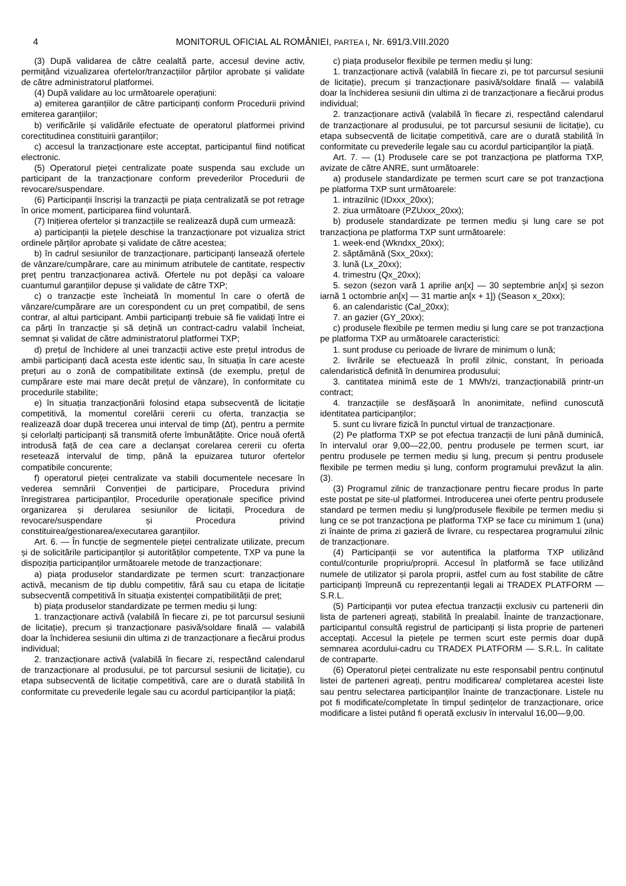4 MONITORUL OFICIAL AL ROMÂNIEI, PARTEA I, Nr. 691/3.VIII.2020
(3) După validarea de către cealaltă parte, accesul devine activ, permițând vizualizarea ofertelor/tranzacțiilor părților aprobate și validate de către administratorul platformei.
(4) După validare au loc următoarele operațiuni:
a) emiterea garanțiilor de către participanți conform Procedurii privind emiterea garanțiilor;
b) verificările și validările efectuate de operatorul platformei privind corectitudinea constituirii garanțiilor;
c) accesul la tranzacționare este acceptat, participantul fiind notificat electronic.
(5) Operatorul pieței centralizate poate suspenda sau exclude un participant de la tranzacționare conform prevederilor Procedurii de revocare/suspendare.
(6) Participanții înscriși la tranzacții pe piața centralizată se pot retrage în orice moment, participarea fiind voluntară.
(7) Inițierea ofertelor și tranzacțiile se realizează după cum urmează:
a) participanții la piețele deschise la tranzacționare pot vizualiza strict ordinele părților aprobate și validate de către acestea;
b) în cadrul sesiunilor de tranzacționare, participanți lansează ofertele de vânzare/cumpărare, care au minimum atributele de cantitate, respectiv preț pentru tranzacționarea activă. Ofertele nu pot depăși ca valoare cuantumul garanțiilor depuse și validate de către TXP;
c) o tranzacție este încheiată în momentul în care o ofertă de vânzare/cumpărare are un corespondent cu un preț compatibil, de sens contrar, al altui participant. Ambii participanți trebuie să fie validați între ei ca părți în tranzacție și să dețină un contract-cadru valabil încheiat, semnat și validat de către administratorul platformei TXP;
d) prețul de închidere al unei tranzacții active este prețul introdus de ambii participanți dacă acesta este identic sau, în situația în care aceste prețuri au o zonă de compatibilitate extinsă (de exemplu, prețul de cumpărare este mai mare decât prețul de vânzare), în conformitate cu procedurile stabilite;
e) în situația tranzacționării folosind etapa subsecventă de licitație competitivă, la momentul corelării cererii cu oferta, tranzacția se realizează doar după trecerea unui interval de timp (Δt), pentru a permite și celorlalți participanți să transmită oferte îmbunătățite. Orice nouă ofertă introdusă față de cea care a declanșat corelarea cererii cu oferta resetează intervalul de timp, până la epuizarea tuturor ofertelor compatibile concurente;
f) operatorul pieței centralizate va stabili documentele necesare în vederea semnării Convenției de participare, Procedura privind înregistrarea participanților, Procedurile operaționale specifice privind organizarea și derularea sesiunilor de licitații, Procedura de revocare/suspendare și Procedura privind constituirea/gestionarea/executarea garanțiilor.
Art. 6. — În funcție de segmentele pieței centralizate utilizate, precum și de solicitările participanților și autorităților competente, TXP va pune la dispoziția participanților următoarele metode de tranzacționare:
a) piața produselor standardizate pe termen scurt: tranzacționare activă, mecanism de tip dublu competitiv, fără sau cu etapa de licitație subsecventă competitivă în situația existenței compatibilității de preț;
b) piața produselor standardizate pe termen mediu și lung:
1. tranzacționare activă (valabilă în fiecare zi, pe tot parcursul sesiunii de licitație), precum și tranzacționare pasivă/soldare finală — valabilă doar la închiderea sesiunii din ultima zi de tranzacționare a fiecărui produs individual;
2. tranzacționare activă (valabilă în fiecare zi, respectând calendarul de tranzacționare al produsului, pe tot parcursul sesiunii de licitație), cu etapa subsecventă de licitație competitivă, care are o durată stabilită în conformitate cu prevederile legale sau cu acordul participanților la piață;
c) piața produselor flexibile pe termen mediu și lung:
1. tranzacționare activă (valabilă în fiecare zi, pe tot parcursul sesiunii de licitație), precum și tranzacționare pasivă/soldare finală — valabilă doar la închiderea sesiunii din ultima zi de tranzacționare a fiecărui produs individual;
2. tranzacționare activă (valabilă în fiecare zi, respectând calendarul de tranzacționare al produsului, pe tot parcursul sesiunii de licitație), cu etapa subsecventă de licitație competitivă, care are o durată stabilită în conformitate cu prevederile legale sau cu acordul participanților la piață.
Art. 7. — (1) Produsele care se pot tranzacționa pe platforma TXP, avizate de către ANRE, sunt următoarele:
a) produsele standardizate pe termen scurt care se pot tranzacționa pe platforma TXP sunt următoarele:
1. intrazilnic (IDxxx_20xx);
2. ziua următoare (PZUxxx_20xx);
b) produsele standardizate pe termen mediu și lung care se pot tranzacționa pe platforma TXP sunt următoarele:
1. week-end (Wkndxx_20xx);
2. săptămână (Sxx_20xx);
3. lună (Lx_20xx);
4. trimestru (Qx_20xx);
5. sezon (sezon vară 1 aprilie an[x] — 30 septembrie an[x] și sezon iarnă 1 octombrie an[x] — 31 martie an[x + 1]) (Season x_20xx);
6. an calendaristic (Cal_20xx);
7. an gazier (GY_20xx);
c) produsele flexibile pe termen mediu și lung care se pot tranzacționa pe platforma TXP au următoarele caracteristici:
1. sunt produse cu perioade de livrare de minimum o lună;
2. livrările se efectuează în profil zilnic, constant, în perioada calendaristică definită în denumirea produsului;
3. cantitatea minimă este de 1 MWh/zi, tranzacționabilă printr-un contract;
4. tranzacțiile se desfășoară în anonimitate, nefiind cunoscută identitatea participanților;
5. sunt cu livrare fizică în punctul virtual de tranzacționare.
(2) Pe platforma TXP se pot efectua tranzacții de luni până duminică, în intervalul orar 9,00—22,00, pentru produsele pe termen scurt, iar pentru produsele pe termen mediu și lung, precum și pentru produsele flexibile pe termen mediu și lung, conform programului prevăzut la alin. (3).
(3) Programul zilnic de tranzacționare pentru fiecare produs în parte este postat pe site-ul platformei. Introducerea unei oferte pentru produsele standard pe termen mediu și lung/produsele flexibile pe termen mediu și lung ce se pot tranzacționa pe platforma TXP se face cu minimum 1 (una) zi înainte de prima zi gazieră de livrare, cu respectarea programului zilnic de tranzacționare.
(4) Participanții se vor autentifica la platforma TXP utilizând contul/conturile propriu/proprii. Accesul în platformă se face utilizând numele de utilizator și parola proprii, astfel cum au fost stabilite de către participanți împreună cu reprezentanții legali ai TRADEX PLATFORM — S.R.L.
(5) Participanții vor putea efectua tranzacții exclusiv cu partenerii din lista de parteneri agreați, stabilită în prealabil. Înainte de tranzacționare, participantul consultă registrul de participanți și lista proprie de parteneri acceptați. Accesul la piețele pe termen scurt este permis doar după semnarea acordului-cadru cu TRADEX PLATFORM — S.R.L. în calitate de contraparte.
(6) Operatorul pieței centralizate nu este responsabil pentru conținutul listei de parteneri agreați, pentru modificarea/ completarea acestei liste sau pentru selectarea participanților înainte de tranzacționare. Listele nu pot fi modificate/completate în timpul ședințelor de tranzacționare, orice modificare a listei putând fi operată exclusiv în intervalul 16,00—9,00.